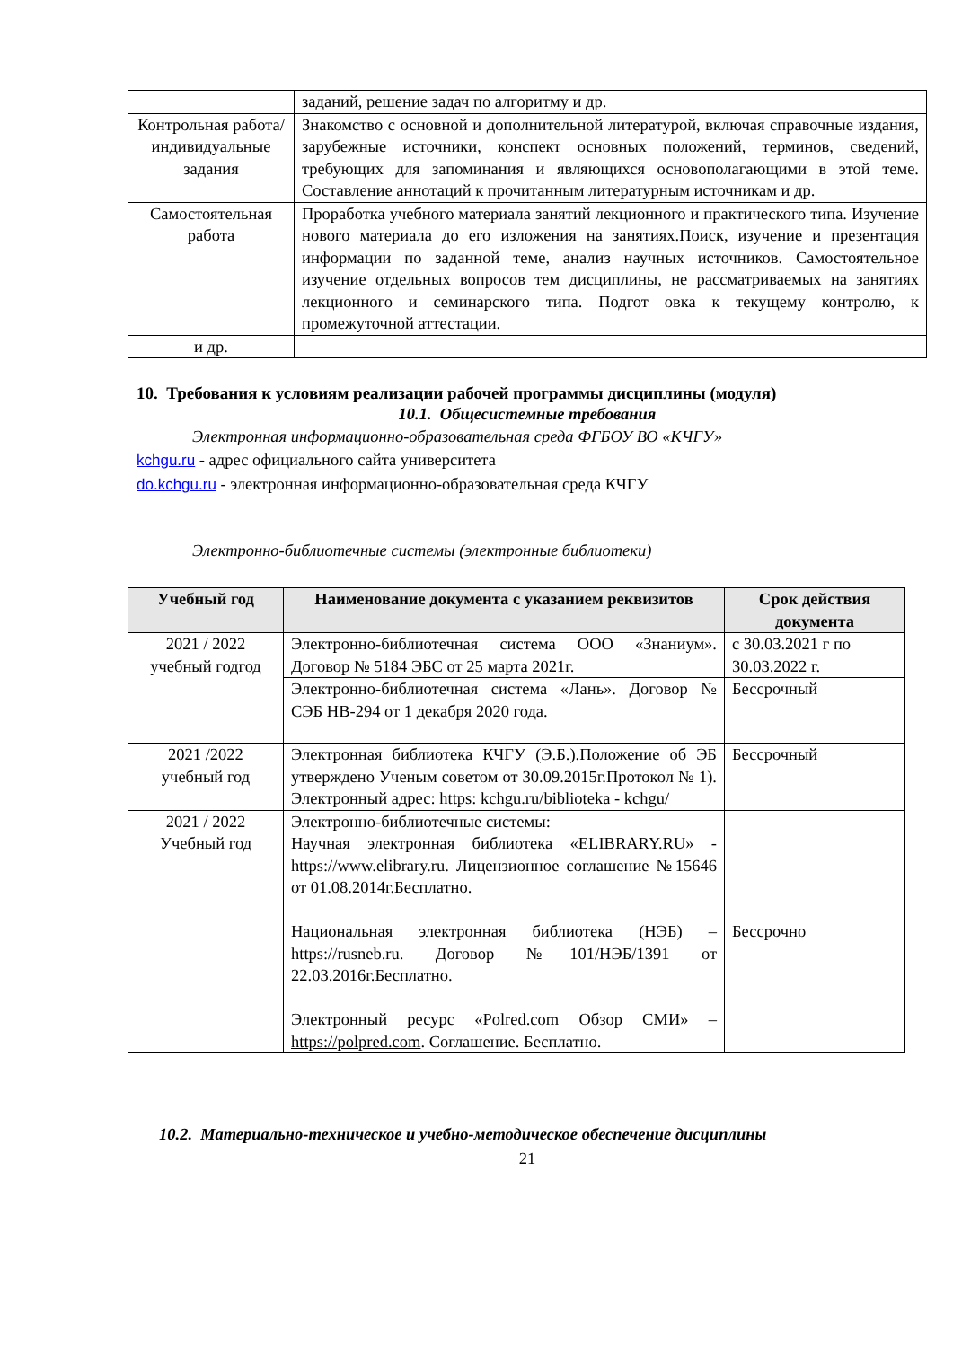| | заданий, решение задач по алгоритму и др. |
| Контрольная работа/индивидуальные задания | Знакомство с основной и дополнительной литературой, включая справочные издания, зарубежные источники, конспект основных положений, терминов, сведений, требующих для запоминания и являющихся основополагающими в этой теме. Составление аннотаций к прочитанным литературным источникам и др. |
| Самостоятельная работа | Проработка учебного материала занятий лекционного и практического типа. Изучение нового материала до его изложения на занятиях.Поиск, изучение и презентация информации по заданной теме, анализ научных источников. Самостоятельное изучение отдельных вопросов тем дисциплины, не рассматриваемых на занятиях лекционного и семинарского типа. Подгот овка к текущему контролю, к промежуточной аттестации. |
| и др. | |
10. Требования к условиям реализации рабочей программы дисциплины (модуля)
10.1. Общесистемные требования
Электронная информационно-образовательная среда ФГБОУ ВО «КЧГУ»
kchgu.ru - адрес официального сайта университета
do.kchgu.ru - электронная информационно-образовательная среда КЧГУ
Электронно-библиотечные системы (электронные библиотеки)
| Учебный год | Наименование документа с указанием реквизитов | Срок действия документа |
| --- | --- | --- |
| 2021 / 2022 учебный годгод | Электронно-библиотечная система ООО «Знаниум». Договор № 5184 ЭБС от 25 марта 2021г. | с 30.03.2021 г по 30.03.2022 г. |
| | Электронно-библиотечная система «Лань». Договор № СЭБ НВ-294 от 1 декабря 2020 года. | Бессрочный |
| 2021 /2022 учебный год | Электронная библиотека КЧГУ (Э.Б.).Положение об ЭБ утверждено Ученым советом от 30.09.2015г.Протокол № 1). Электронный адрес: https: kchgu.ru/biblioteka - kchgu/ | Бессрочный |
| 2021 / 2022 Учебный год | Электронно-библиотечные системы: Научная электронная библиотека «ELIBRARY.RU» - https://www.elibrary.ru. Лицензионное соглашение №15646 от 01.08.2014г.Бесплатно. Национальная электронная библиотека (НЭБ) – https://rusneb.ru. Договор №101/НЭБ/1391 от 22.03.2016г.Бесплатно. Электронный ресурс «Polred.com Обзор СМИ» – https://polpred.com . Соглашение. Бесплатно. | Бессрочно |
10.2. Материально-техническое и учебно-методическое обеспечение дисциплины
21